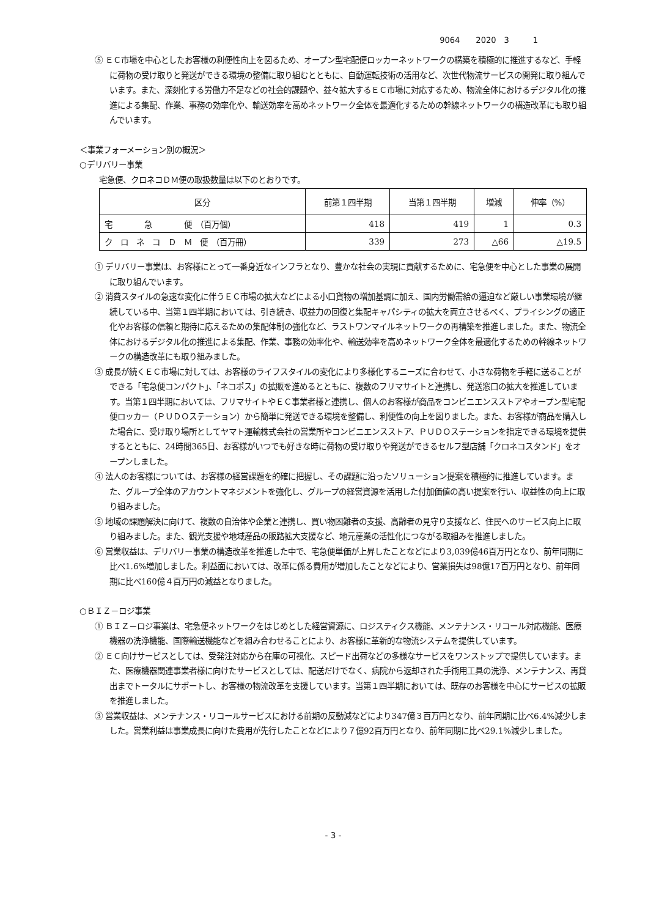9064　　2020　3　　　1
⑤ ＥＣ市場を中心としたお客様の利便性向上を図るため、オープン型宅配便ロッカーネットワークの構築を積極的に推進するなど、手軽に荷物の受け取りと発送ができる環境の整備に取り組むとともに、自動運転技術の活用など、次世代物流サービスの開発に取り組んでいます。また、深刻化する労働力不足などの社会的課題や、益々拡大するＥＣ市場に対応するため、物流全体におけるデジタル化の推進による集配、作業、事務の効率化や、輸送効率を高めネットワーク全体を最適化するための幹線ネットワークの構造改革にも取り組んでいます。
＜事業フォーメーション別の概況＞
○デリバリー事業
宅急便、クロネコＤＭ便の取扱数量は以下のとおりです。
| 区分 | 前第１四半期 | 当第１四半期 | 増減 | 伸率（%） |
| --- | --- | --- | --- | --- |
| 宅 急 便 （百万個） | 418 | 419 | 1 | 0.3 |
| ク ロ ネ コ Ｄ Ｍ 便 （百万冊） | 339 | 273 | △66 | △19.5 |
① デリバリー事業は、お客様にとって一番身近なインフラとなり、豊かな社会の実現に貢献するために、宅急便を中心とした事業の展開に取り組んでいます。
② 消費スタイルの急速な変化に伴うＥＣ市場の拡大などによる小口貨物の増加基調に加え、国内労働需給の逼迫など厳しい事業環境が継続している中、当第１四半期においては、引き続き、収益力の回復と集配キャパシティの拡大を両立させるべく、プライシングの適正化やお客様の信頼と期待に応えるための集配体制の強化など、ラストワンマイルネットワークの再構築を推進しました。また、物流全体におけるデジタル化の推進による集配、作業、事務の効率化や、輸送効率を高めネットワーク全体を最適化するための幹線ネットワークの構造改革にも取り組みました。
③ 成長が続くＥＣ市場に対しては、お客様のライフスタイルの変化により多様化するニーズに合わせて、小さな荷物を手軽に送ることができる「宅急便コンパクト」、「ネコポス」の拡販を進めるとともに、複数のフリマサイトと連携し、発送窓口の拡大を推進しています。当第１四半期においては、フリマサイトやＥＣ事業者様と連携し、個人のお客様が商品をコンビニエンスストアやオープン型宅配便ロッカー（ＰＵＤＯステーション）から簡単に発送できる環境を整備し、利便性の向上を図りました。また、お客様が商品を購入した場合に、受け取り場所としてヤマト運輸株式会社の営業所やコンビニエンスストア、ＰＵＤＯステーションを指定できる環境を提供するとともに、24時間365日、お客様がいつでも好きな時に荷物の受け取りや発送ができるセルフ型店舗「クロネコスタンド」をオープンしました。
④ 法人のお客様については、お客様の経営課題を的確に把握し、その課題に沿ったソリューション提案を積極的に推進しています。また、グループ全体のアカウントマネジメントを強化し、グループの経営資源を活用した付加価値の高い提案を行い、収益性の向上に取り組みました。
⑤ 地域の課題解決に向けて、複数の自治体や企業と連携し、買い物困難者の支援、高齢者の見守り支援など、住民へのサービス向上に取り組みました。また、観光支援や地域産品の販路拡大支援など、地元産業の活性化につながる取組みを推進しました。
⑥ 営業収益は、デリバリー事業の構造改革を推進した中で、宅急便単価が上昇したことなどにより3,039億46百万円となり、前年同期に比べ1.6%増加しました。利益面においては、改革に係る費用が増加したことなどにより、営業損失は98億17百万円となり、前年同期に比べ160億４百万円の減益となりました。
○ＢＩＺ－ロジ事業
① ＢＩＺ－ロジ事業は、宅急便ネットワークをはじめとした経営資源に、ロジスティクス機能、メンテナンス・リコール対応機能、医療機器の洗浄機能、国際輸送機能などを組み合わせることにより、お客様に革新的な物流システムを提供しています。
② ＥＣ向けサービスとしては、受発注対応から在庫の可視化、スピード出荷などの多様なサービスをワンストップで提供しています。また、医療機器関連事業者様に向けたサービスとしては、配送だけでなく、病院から返却された手術用工具の洗浄、メンテナンス、再貸出までトータルにサポートし、お客様の物流改革を支援しています。当第１四半期においては、既存のお客様を中心にサービスの拡販を推進しました。
③ 営業収益は、メンテナンス・リコールサービスにおける前期の反動減などにより347億３百万円となり、前年同期に比べ6.4%減少しました。営業利益は事業成長に向けた費用が先行したことなどにより７億92百万円となり、前年同期に比べ29.1%減少しました。
- 3 -